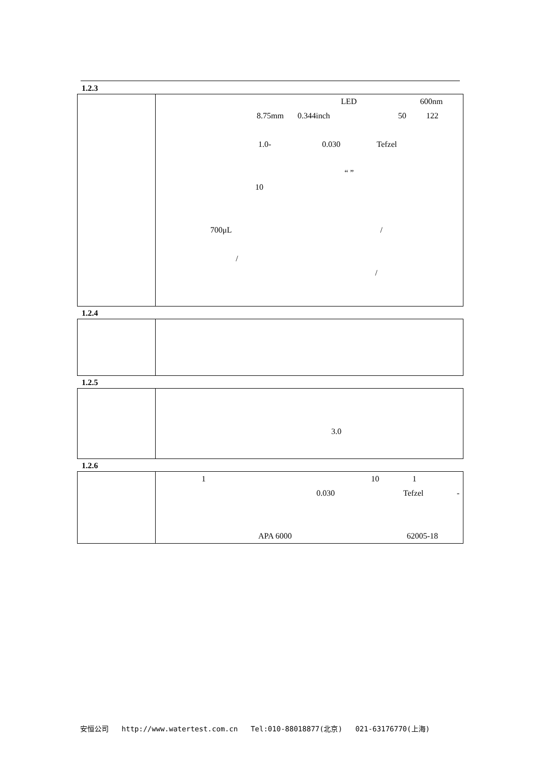1.2.3
| | LED 600nm 8.75mm 0.344inch 50 122 1.0- 0.030 Tefzel “ ” 10 700μL / / / |
1.2.4
1.2.5
| | 3.0 |
1.2.6
| | 1 10 1 0.030 Tefzel - APA 6000 62005-18 |
安恒公司 http://www.watertest.com.cn Tel:010-88018877(北京) 021-63176770(上海)